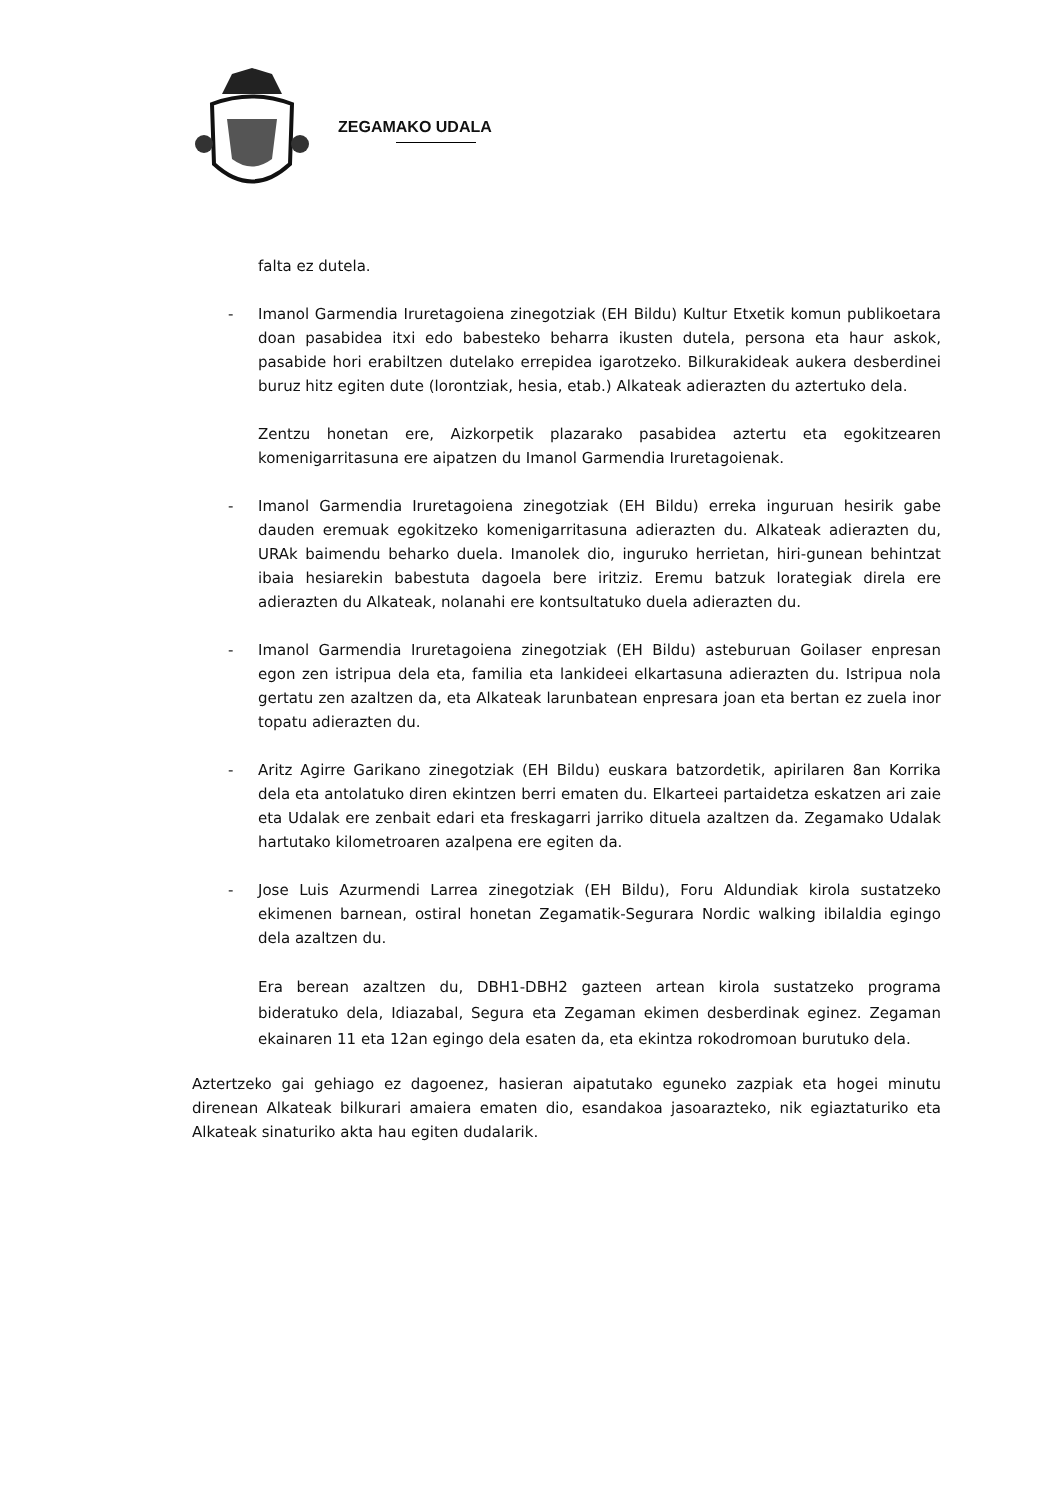ZEGAMAKO UDALA
falta ez dutela.
- Imanol Garmendia Iruretagoiena zinegotziak (EH Bildu) Kultur Etxetik komun publikoetara doan pasabidea itxi edo babesteko beharra ikusten dutela, persona eta haur askok, pasabide hori erabiltzen dutelako errepidea igarotzeko. Bilkurakideak aukera desberdinei buruz hitz egiten dute (lorontziak, hesia, etab.) Alkateak adierazten du aztertuko dela.
Zentzu honetan ere, Aizkorpetik plazarako pasabidea aztertu eta egokitzearen komenigarritasuna ere aipatzen du Imanol Garmendia Iruretagoienak.
- Imanol Garmendia Iruretagoiena zinegotziak (EH Bildu) erreka inguruan hesirik gabe dauden eremuak egokitzeko komenigarritasuna adierazten du. Alkateak adierazten du, URAk baimendu beharko duela. Imanolek dio, inguruko herrietan, hiri-gunean behintzat ibaia hesiarekin babestuta dagoela bere iritziz. Eremu batzuk lorategiak direla ere adierazten du Alkateak, nolanahi ere kontsultatuko duela adierazten du.
- Imanol Garmendia Iruretagoiena zinegotziak (EH Bildu) asteburuan Goilaser enpresan egon zen istripua dela eta, familia eta lankideei elkartasuna adierazten du. Istripua nola gertatu zen azaltzen da, eta Alkateak larunbatean enpresara joan eta bertan ez zuela inor topatu adierazten du.
- Aritz Agirre Garikano zinegotziak (EH Bildu) euskara batzordetik, apirilaren 8an Korrika dela eta antolatuko diren ekintzen berri ematen du. Elkarteei partaidetza eskatzen ari zaie eta Udalak ere zenbait edari eta freskagarri jarriko dituela azaltzen da. Zegamako Udalak hartutako kilometroaren azalpena ere egiten da.
- Jose Luis Azurmendi Larrea zinegotziak (EH Bildu), Foru Aldundiak kirola sustatzeko ekimenen barnean, ostiral honetan Zegamatik-Segurara Nordic walking ibilaldia egingo dela azaltzen du.
Era berean azaltzen du, DBH1-DBH2 gazteen artean kirola sustatzeko programa bideratuko dela, Idiazabal, Segura eta Zegaman ekimen desberdinak eginez. Zegaman ekainaren 11 eta 12an egingo dela esaten da, eta ekintza rokodromoan burutuko dela.
Aztertzeko gai gehiago ez dagoenez, hasieran aipatutako eguneko zazpiak eta hogei minutu direnean Alkateak bilkurari amaiera ematen dio, esandakoa jasoarazteko, nik egiaztaturiko eta Alkateak sinaturiko akta hau egiten dudalarik.